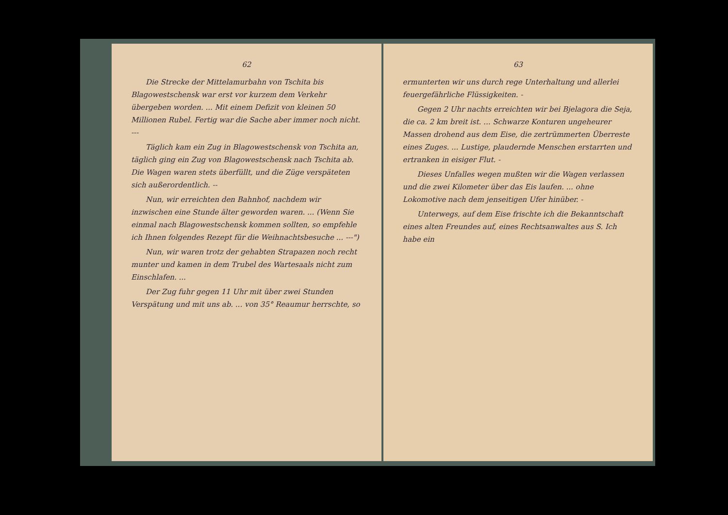62
Die Strecke der Mittelamurbahn von Tschita bis Blagowestschensk war erst vor kurzem dem Verkehr übergeben worden. ... Mit einem Defizit von kleinen 50 Millionen Rubel. Fertig war die Sache aber immer noch nicht. ---
Täglich kam ein Zug in Blagowestschensk von Tschita an, täglich ging ein Zug von Blagowestschensk nach Tschita ab. Die Wagen waren stets überfüllt, und die Züge verspäteten sich außerordentlich. --
Nun, wir erreichten den Bahnhof, nachdem wir inzwischen eine Stunde älter geworden waren. ... (Wenn Sie einmal nach Blagowestschensk kommen sollten, so empfehle ich Ihnen folgendes Rezept für die Weihnachtsbesuche ... ---")
Nun, wir waren trotz der gehabten Strapazen noch recht munter und kamen in dem Trubel des Wartesaals nicht zum Einschlafen. ...
Der Zug fuhr gegen 11 Uhr mit über zwei Stunden Verspätung und mit uns ab. ... von 35° Reaumur herrschte, so
63
ermunterten wir uns durch rege Unterhaltung und allerlei feuergefährliche Flüssigkeiten. -
Gegen 2 Uhr nachts erreichten wir bei Bjelagora die Seja, die ca. 2 km breit ist. ... Schwarze Konturen ungeheurer Massen drohend aus dem Eise, die zertrümmerten Überreste eines Zuges. ... Lustige, plaudernde Menschen erstarrten und ertranken in eisiger Flut. -
Dieses Unfalles wegen mußten wir die Wagen verlassen und die zwei Kilometer über das Eis laufen. ... ohne Lokomotive nach dem jenseitigen Ufer hinüber. -
Unterwegs, auf dem Eise frischte ich die Bekanntschaft eines alten Freundes auf, eines Rechtsanwaltes aus S. Ich habe ein